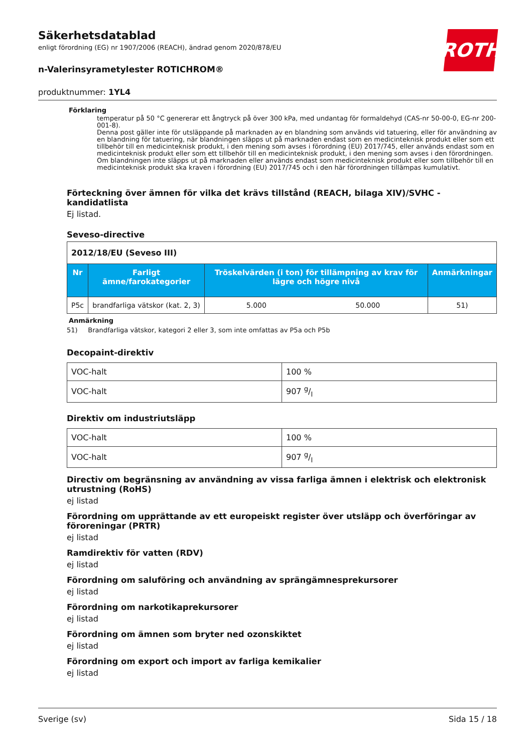ROTH
Säkerhetsdatablad
enligt förordning (EG) nr 1907/2006 (REACH), ändrad genom 2020/878/EU
n-Valerinsyrametylester ROTICHROM®
produktnummer: 1YL4
Förklaring
temperatur på 50 °C genererar ett ångtryck på över 300 kPa, med undantag för formaldehyd (CAS-nr 50-00-0, EG-nr 200-001-8).
Denna post gäller inte för utsläppande på marknaden av en blandning som används vid tatuering, eller för användning av en blandning för tatuering, när blandningen släpps ut på marknaden endast som en medicinteknisk produkt eller som ett tillbehör till en medicinteknisk produkt, i den mening som avses i förordning (EU) 2017/745, eller används endast som en medicinteknisk produkt eller som ett tillbehör till en medicinteknisk produkt, i den mening som avses i den förordningen. Om blandningen inte släpps ut på marknaden eller används endast som medicinteknisk produkt eller som tillbehör till en medicinteknisk produkt ska kraven i förordning (EU) 2017/745 och i den här förordningen tillämpas kumulativt.
Förteckning över ämnen för vilka det krävs tillstånd (REACH, bilaga XIV)/SVHC - kandidatlista
Ej listad.
Seveso-directive
| 2012/18/EU (Seveso III) | | | | |
| Nr | Farligt ämne/farokategorier | Tröskelvärden (i ton) för tillämpning av krav för lägre och högre nivå | | Anmärkningar |
| P5c | brandfarliga vätskor (kat. 2, 3) | 5.000 | 50.000 | 51) |
Anmärkning
51) Brandfarliga vätskor, kategori 2 eller 3, som inte omfattas av P5a och P5b
Decopaint-direktiv
| VOC-halt | 100 % |
| VOC-halt | 907 g/l |
Direktiv om industriutsläpp
| VOC-halt | 100 % |
| VOC-halt | 907 g/l |
Directiv om begränsning av användning av vissa farliga ämnen i elektrisk och elektronisk utrustning (RoHS)
ej listad
Förordning om upprättande av ett europeiskt register över utsläpp och överföringar av föroreningar (PRTR)
ej listad
Ramdirektiv för vatten (RDV)
ej listad
Förordning om saluföring och användning av sprängämnesprekursorer
ej listad
Förordning om narkotikaprekursorer
ej listad
Förordning om ämnen som bryter ned ozonskiktet
ej listad
Förordning om export och import av farliga kemikalier
ej listad
Sverige (sv) Sida 15 / 18